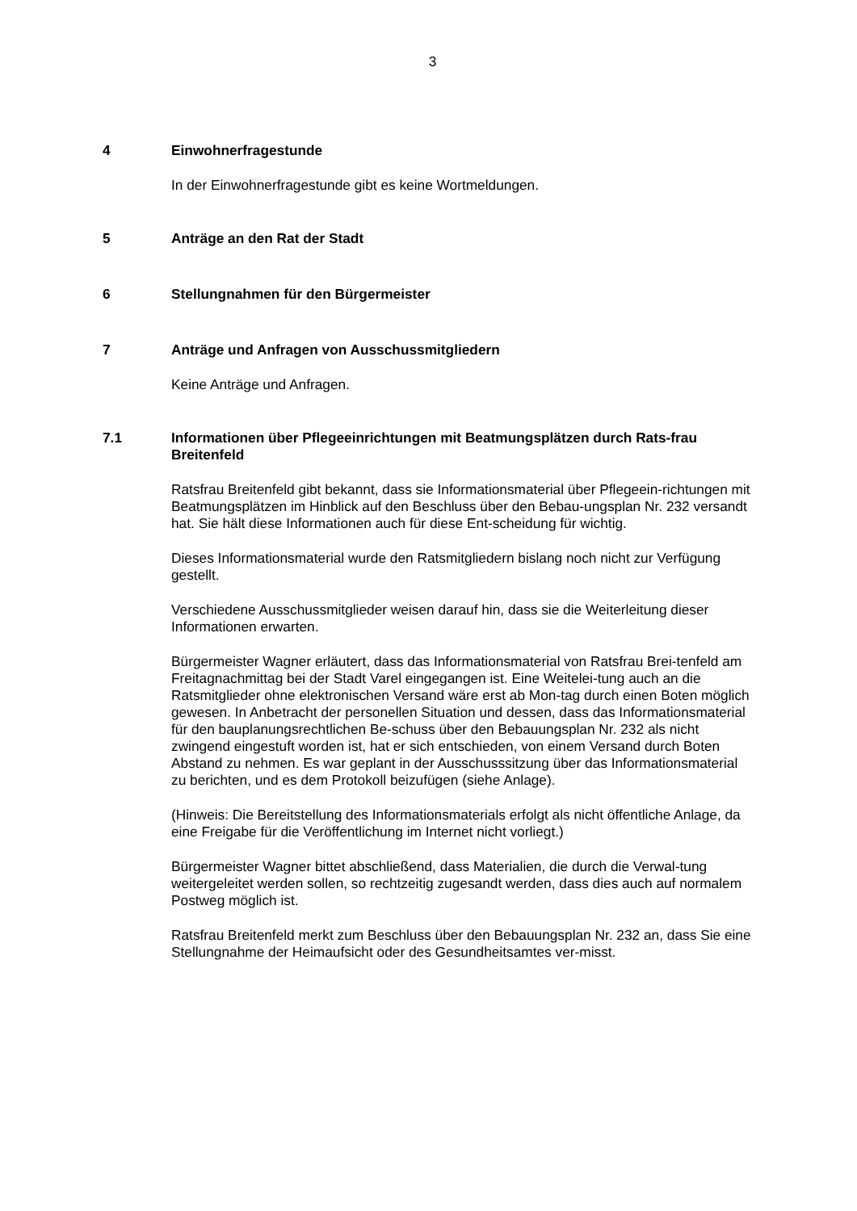3
4 Einwohnerfragestunde
In der Einwohnerfragestunde gibt es keine Wortmeldungen.
5 Anträge an den Rat der Stadt
6 Stellungnahmen für den Bürgermeister
7 Anträge und Anfragen von Ausschussmitgliedern
Keine Anträge und Anfragen.
7.1 Informationen über Pflegeeinrichtungen mit Beatmungsplätzen durch Rats-frau Breitenfeld
Ratsfrau Breitenfeld gibt bekannt, dass sie Informationsmaterial über Pflegeein-richtungen mit Beatmungsplätzen im Hinblick auf den Beschluss über den Bebau-ungsplan Nr. 232 versandt hat. Sie hält diese Informationen auch für diese Ent-scheidung für wichtig.
Dieses Informationsmaterial wurde den Ratsmitgliedern bislang noch nicht zur Verfügung gestellt.
Verschiedene Ausschussmitglieder weisen darauf hin, dass sie die Weiterleitung dieser Informationen erwarten.
Bürgermeister Wagner erläutert, dass das Informationsmaterial von Ratsfrau Brei-tenfeld am Freitagnachmittag bei der Stadt Varel eingegangen ist. Eine Weitelei-tung auch an die Ratsmitglieder ohne elektronischen Versand wäre erst ab Mon-tag durch einen Boten möglich gewesen. In Anbetracht der personellen Situation und dessen, dass das Informationsmaterial für den bauplanungsrechtlichen Be-schuss über den Bebauungsplan Nr. 232 als nicht zwingend eingestuft worden ist, hat er sich entschieden, von einem Versand durch Boten Abstand zu nehmen. Es war geplant in der Ausschusssitzung über das Informationsmaterial zu berichten, und es dem Protokoll beizufügen (siehe Anlage).
(Hinweis: Die Bereitstellung des Informationsmaterials erfolgt als nicht öffentliche Anlage, da eine Freigabe für die Veröffentlichung im Internet nicht vorliegt.)
Bürgermeister Wagner bittet abschließend, dass Materialien, die durch die Verwal-tung weitergeleitet werden sollen, so rechtzeitig zugesandt werden, dass dies auch auf normalem Postweg möglich ist.
Ratsfrau Breitenfeld merkt zum Beschluss über den Bebauungsplan Nr. 232 an, dass Sie eine Stellungnahme der Heimaufsicht oder des Gesundheitsamtes ver-misst.